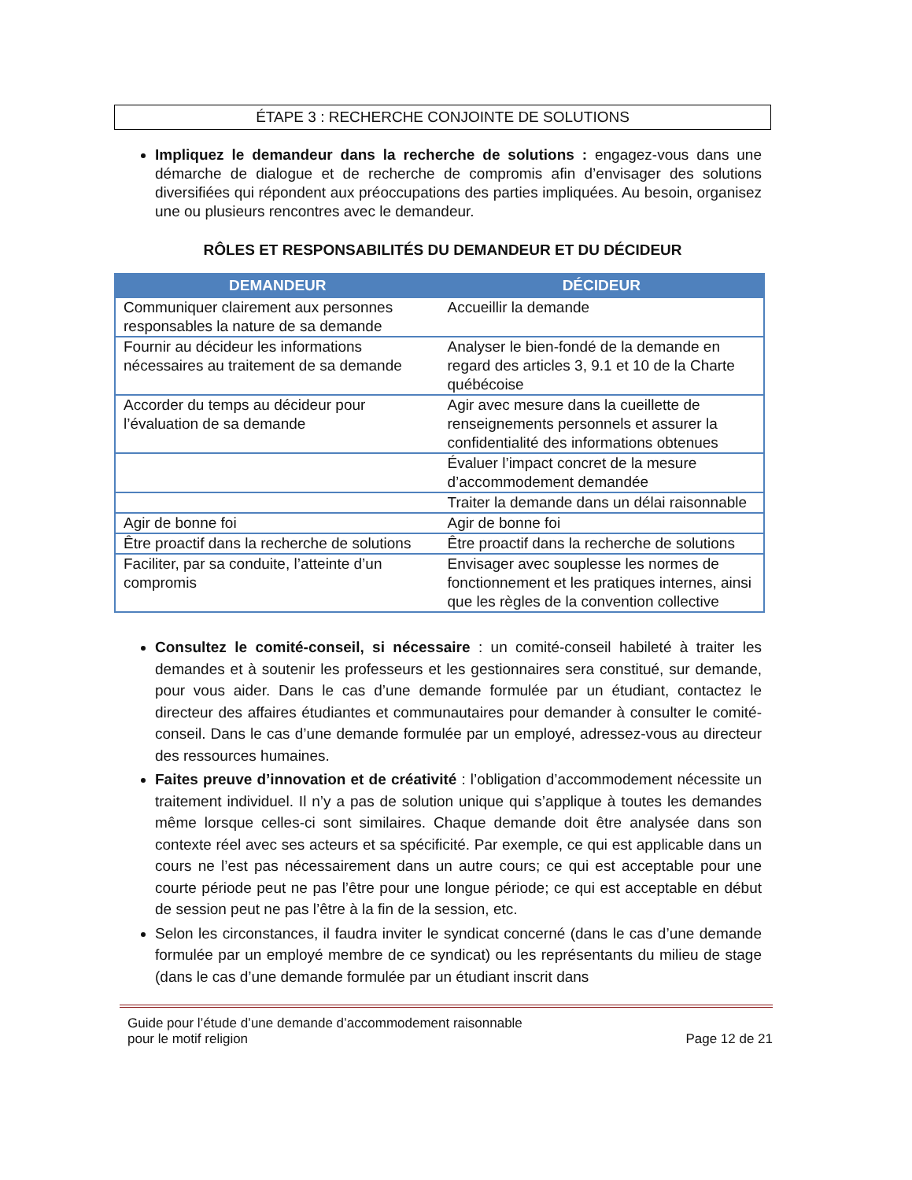ÉTAPE 3 : RECHERCHE CONJOINTE DE SOLUTIONS
Impliquez le demandeur dans la recherche de solutions : engagez-vous dans une démarche de dialogue et de recherche de compromis afin d’envisager des solutions diversifiées qui répondent aux préoccupations des parties impliquées. Au besoin, organisez une ou plusieurs rencontres avec le demandeur.
RÔLES ET RESPONSABILITÉS DU DEMANDEUR ET DU DÉCIDEUR
| DEMANDEUR | DÉCIDEUR |
| --- | --- |
| Communiquer clairement aux personnes responsables la nature de sa demande | Accueillir la demande |
| Fournir au décideur les informations nécessaires au traitement de sa demande | Analyser le bien-fondé de la demande en regard des articles 3, 9.1 et 10 de la Charte québécoise |
| Accorder du temps au décideur pour l’évaluation de sa demande | Agir avec mesure dans la cueillette de renseignements personnels et assurer la confidentialité des informations obtenues |
| | Évaluer l’impact concret de la mesure d’accommodement demandée |
| | Traiter la demande dans un délai raisonnable |
| Agir de bonne foi | Agir de bonne foi |
| Être proactif dans la recherche de solutions | Être proactif dans la recherche de solutions |
| Faciliter, par sa conduite, l’atteinte d’un compromis | Envisager avec souplesse les normes de fonctionnement et les pratiques internes, ainsi que les règles de la convention collective |
Consultez le comité-conseil, si nécessaire : un comité-conseil habileté à traiter les demandes et à soutenir les professeurs et les gestionnaires sera constitué, sur demande, pour vous aider. Dans le cas d’une demande formulée par un étudiant, contactez le directeur des affaires étudiantes et communautaires pour demander à consulter le comité-conseil. Dans le cas d’une demande formulée par un employé, adressez-vous au directeur des ressources humaines.
Faites preuve d’innovation et de créativité : l’obligation d’accommodement nécessite un traitement individuel. Il n’y a pas de solution unique qui s’applique à toutes les demandes même lorsque celles-ci sont similaires. Chaque demande doit être analysée dans son contexte réel avec ses acteurs et sa spécificité. Par exemple, ce qui est applicable dans un cours ne l’est pas nécessairement dans un autre cours; ce qui est acceptable pour une courte période peut ne pas l’être pour une longue période; ce qui est acceptable en début de session peut ne pas l’être à la fin de la session, etc.
Selon les circonstances, il faudra inviter le syndicat concerné (dans le cas d’une demande formulée par un employé membre de ce syndicat) ou les représentants du milieu de stage (dans le cas d’une demande formulée par un étudiant inscrit dans
Guide pour l’étude d’une demande d’accommodement raisonnable
pour le motif religion
Page 12 de 21